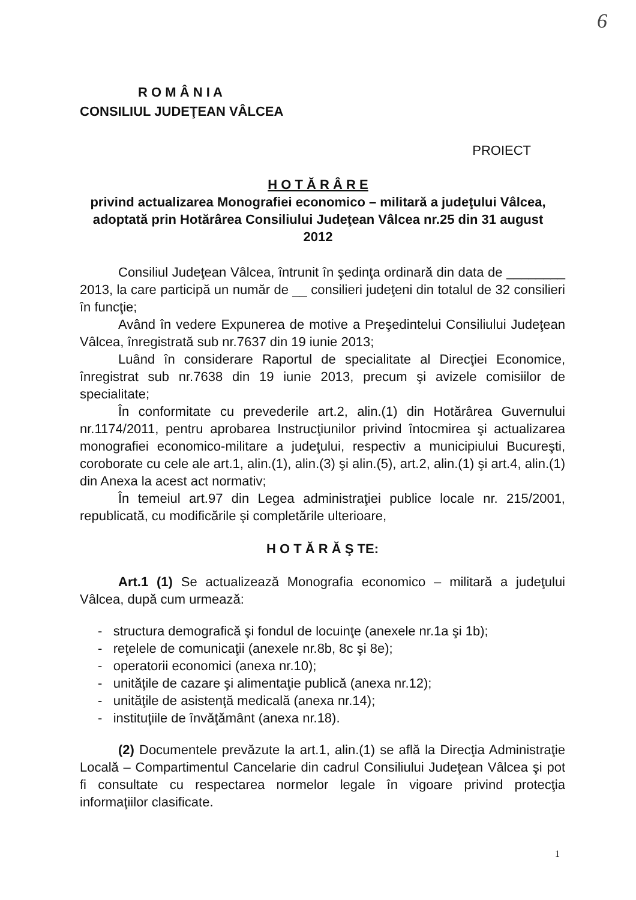6
R O M Â N I A
CONSILIUL JUDEŢEAN VÂLCEA
PROIECT
H O T Ă R Â R E
privind actualizarea Monografiei economico – militară a judeţului Vâlcea, adoptată prin Hotărârea Consiliului Judeţean Vâlcea nr.25 din 31 august 2012
Consiliul Judeţean Vâlcea, întrunit în şedinţa ordinară din data de ________ 2013, la care participă un număr de __ consilieri judeţeni din totalul de 32 consilieri în funcţie;
Având în vedere Expunerea de motive a Preşedintelui Consiliului Judeţean Vâlcea, înregistrată sub nr.7637 din 19 iunie 2013;
Luând în considerare Raportul de specialitate al Direcţiei Economice, înregistrat sub nr.7638 din 19 iunie 2013, precum şi avizele comisiilor de specialitate;
În conformitate cu prevederile art.2, alin.(1) din Hotărârea Guvernului nr.1174/2011, pentru aprobarea Instrucţiunilor privind întocmirea şi actualizarea monografiei economico-militare a judeţului, respectiv a municipiului Bucureşti, coroborate cu cele ale art.1, alin.(1), alin.(3) şi alin.(5), art.2, alin.(1) şi art.4, alin.(1) din Anexa la acest act normativ;
În temeiul art.97 din Legea administraţiei publice locale nr. 215/2001, republicată, cu modificările şi completările ulterioare,
H O T Ă R Ă Ş TE:
Art.1 (1) Se actualizează Monografia economico – militară a judeţului Vâlcea, după cum urmează:
- structura demografică şi fondul de locuinţe (anexele nr.1a şi 1b);
- reţelele de comunicaţii (anexele nr.8b, 8c şi 8e);
- operatorii economici (anexa nr.10);
- unităţile de cazare şi alimentaţie publică (anexa nr.12);
- unităţile de asistenţă medicală (anexa nr.14);
- instituţiile de învăţământ (anexa nr.18).
(2) Documentele prevăzute la art.1, alin.(1) se află la Direcţia Administraţie Locală – Compartimentul Cancelarie din cadrul Consiliului Judeţean Vâlcea şi pot fi consultate cu respectarea normelor legale în vigoare privind protecţia informaţiilor clasificate.
1